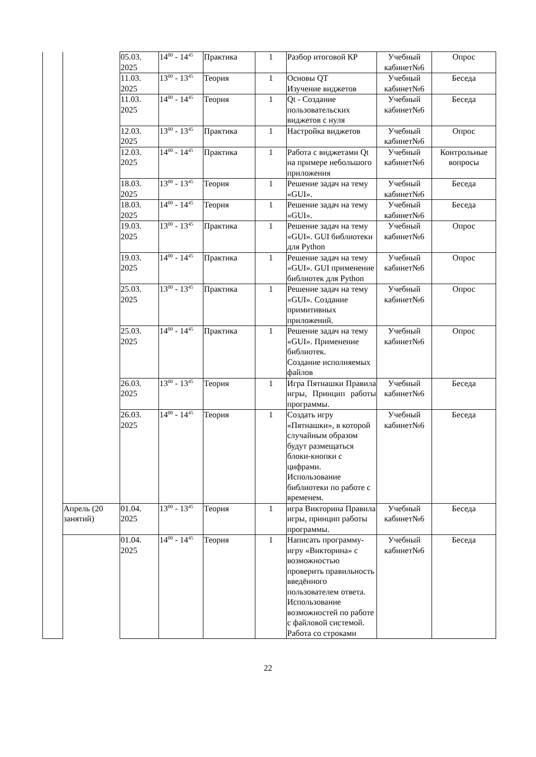| | | 05.03. 2025 | 14<sup>00</sup> - 14<sup>45</sup> | Практика | 1 | Разбор итоговой КР | Учебный кабинет№6 | Опрос |
| | | 11.03. 2025 | 13<sup>00</sup> - 13<sup>45</sup> | Теория | 1 | Основы QT Изучение виджетов | Учебный кабинет№6 | Беседа |
| | | 11.03. 2025 | 14<sup>00</sup> - 14<sup>45</sup> | Теория | 1 | Qt - Создание пользовательских виджетов с нуля | Учебный кабинет№6 | Беседа |
| | | 12.03. 2025 | 13<sup>00</sup> - 13<sup>45</sup> | Практика | 1 | Настройка виджетов | Учебный кабинет№6 | Опрос |
| | | 12.03. 2025 | 14<sup>00</sup> - 14<sup>45</sup> | Практика | 1 | Работа с виджетами Qt на примере небольшого приложения | Учебный кабинет№6 | Контрольные вопросы |
| | | 18.03. 2025 | 13<sup>00</sup> - 13<sup>45</sup> | Теория | 1 | Решение задач на тему «GUI». | Учебный кабинет№6 | Беседа |
| | | 18.03. 2025 | 14<sup>00</sup> - 14<sup>45</sup> | Теория | 1 | Решение задач на тему «GUI». | Учебный кабинет№6 | Беседа |
| | | 19.03. 2025 | 13<sup>00</sup> - 13<sup>45</sup> | Практика | 1 | Решение задач на тему «GUI». GUI библиотеки для Python | Учебный кабинет№6 | Опрос |
| | | 19.03. 2025 | 14<sup>00</sup> - 14<sup>45</sup> | Практика | 1 | Решение задач на тему «GUI». GUI применение библиотек для Python | Учебный кабинет№6 | Опрос |
| | | 25.03. 2025 | 13<sup>00</sup> - 13<sup>45</sup> | Практика | 1 | Решение задач на тему «GUI». Создание примитивных приложений. | Учебный кабинет№6 | Опрос |
| | | 25.03. 2025 | 14<sup>00</sup> - 14<sup>45</sup> | Практика | 1 | Решение задач на тему «GUI». Применение библиотек. Создание исполняемых файлов | Учебный кабинет№6 | Опрос |
| | | 26.03. 2025 | 13<sup>00</sup> - 13<sup>45</sup> | Теория | 1 | Игра Пятнашки Правила игры, Принцип работы программы. | Учебный кабинет№6 | Беседа |
| | | 26.03. 2025 | 14<sup>00</sup> - 14<sup>45</sup> | Теория | 1 | Создать игру «Пятнашки», в которой случайным образом будут размещаться блоки-кнопки с цифрами. Использование библиотеки по работе с временем. | Учебный кабинет№6 | Беседа |
| | Апрель (20 занятий) | 01.04. 2025 | 13<sup>00</sup> - 13<sup>45</sup> | Теория | 1 | игра Викторина Правила игры, принцип работы программы. | Учебный кабинет№6 | Беседа |
| | | 01.04. 2025 | 14<sup>00</sup> - 14<sup>45</sup> | Теория | 1 | Написать программу-игру «Викторина» с возможностью проверить правильность введённого пользователем ответа. Использование возможностей по работе с файловой системой. Работа со строками | Учебный кабинет№6 | Беседа |
22